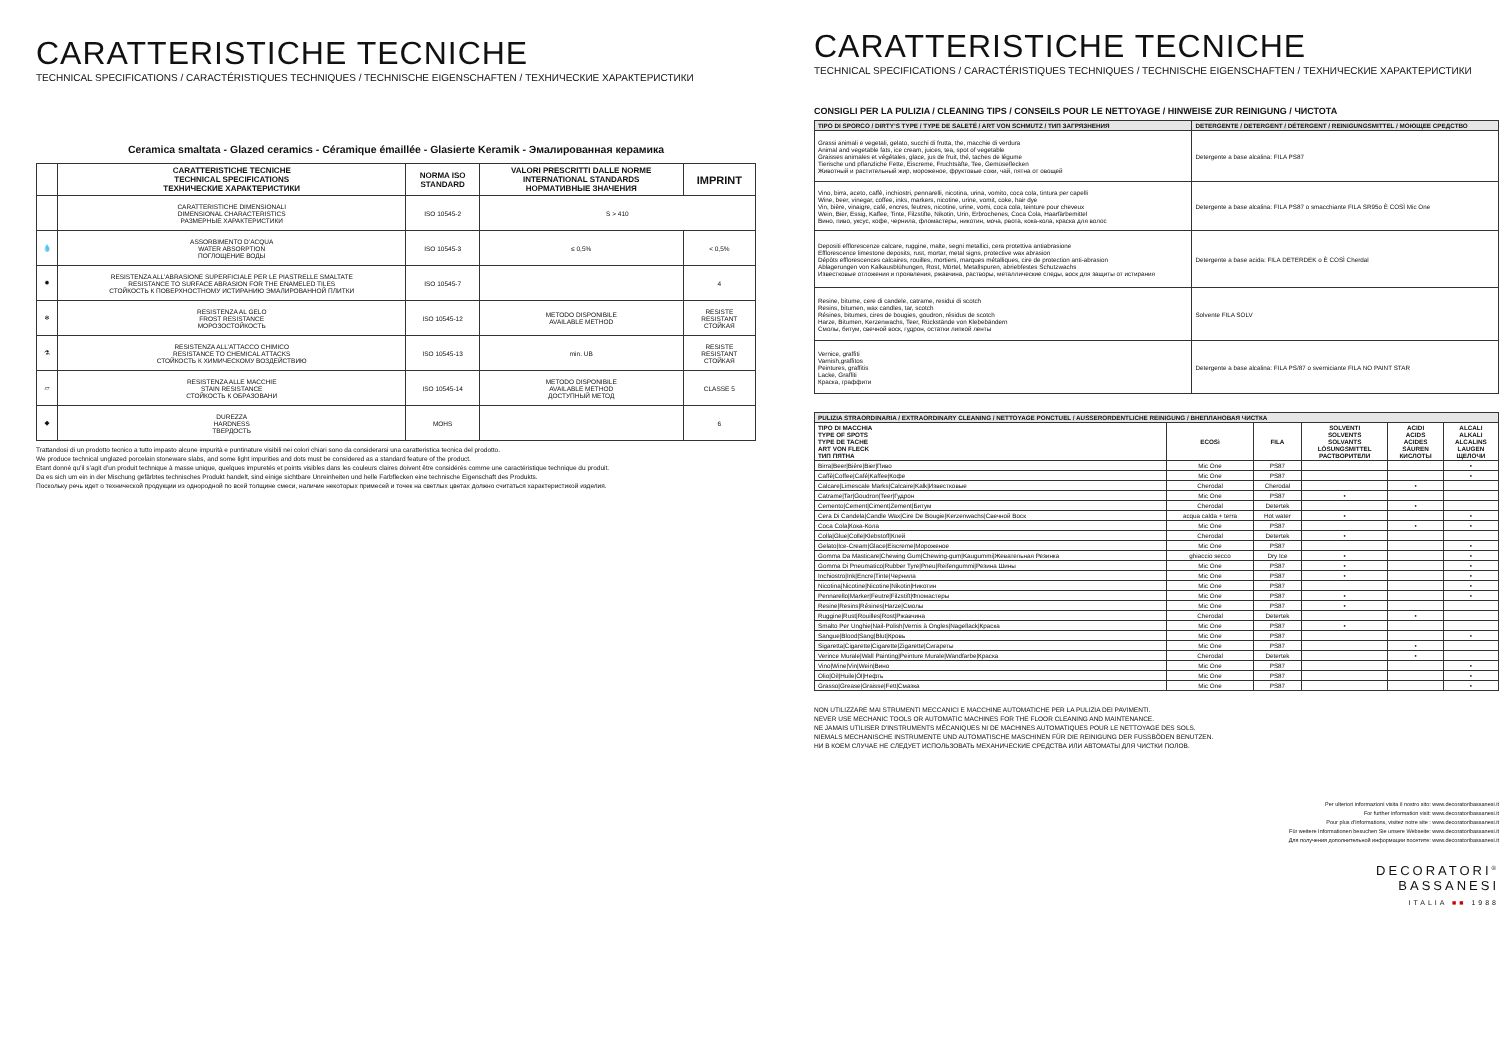CARATTERISTICHE TECNICHE
TECHNICAL SPECIFICATIONS / CARACTÉRISTIQUES TECHNIQUES / TECHNISCHE EIGENSCHAFTEN / ТЕХНИЧЕСКИЕ ХАРАКТЕРИСТИКИ
Ceramica smaltata - Glazed ceramics - Céramique émaillée - Glasierte Keramik - Эмалированная керамика
| | CARATTERISTICHE TECNICHE TECHNICAL SPECIFICATIONS ТЕХНИЧЕСКИЕ ХАРАКТЕРИСТИКИ | NORMA ISO STANDARD | VALORI PRESCRITTI DALLE NORME INTERNATIONAL STANDARDS НОРМАТИВНЫЕ ЗНАЧЕНИЯ | IMPRINT |
| --- | --- | --- | --- | --- |
| | CARATTERISTICHE DIMENSIONALI DIMENSIONAL CHARACTERISTICS РАЗМЕРНЫЕ ХАРАКТЕРИСТИКИ | ISO 10545-2 | S > 410 | |
| 💧 | ASSORBIMENTO D’ACQUA WATER ABSORPTION ПОГЛОЩЕНИЕ ВОДЫ | ISO 10545-3 | ≤ 0,5% | < 0,5% |
| ✹ | RESISTENZA ALL’ABRASIONE SUPERFICIALE PER LE PIASTRELLE SMALTATE RESISTANCE TO SURFACE ABRASION FOR THE ENAMELED TILES СТОЙКОСТЬ К ПОВЕРХНОСТНОМУ ИСТИРАНИЮ ЭМАЛИРОВАННОЙ ПЛИТКИ | ISO 10545-7 | | 4 |
| ❄ | RESISTENZA AL GELO FROST RESISTANCE МОРОЗОСТОЙКОСТЬ | ISO 10545-12 | METODO DISPONIBILE AVAILABLE METHOD | RESISTE RESISTANT СТОЙКАЯ |
| ⚗ | RESISTENZA ALL’ATTACCO CHIMICO RESISTANCE TO CHEMICAL ATTACKS СТОЙКОСТЬ К ХИМИЧЕСКОМУ ВОЗДЕЙСТВИЮ | ISO 10545-13 | min. UB | RESISTE RESISTANT СТОЙКАЯ |
| ▱ | RESISTENZA ALLE MACCHIE STAIN RESISTANCE СТОЙКОСТЬ К ОБРАЗОВАНИ | ISO 10545-14 | METODO DISPONIBILE AVAILABLE METHOD ДОСТУПНЫЙ МЕТОД | CLASSE 5 |
| ◆ | DUREZZA HARDNESS ТВЕРДОСТЬ | MOHS | | 6 |
Trattandosi di un prodotto tecnico a tutto impasto alcune impurità e puntinature visibili nei colori chiari sono da considerarsi una caratteristica tecnica del prodotto.
We produce technical unglazed porcelain stoneware slabs, and some light impurities and dots must be considered as a standard feature of the product.
Etant donné qu’il s’agit d’un produit technique à masse unique, quelques impuretés et points visibles dans les couleurs claires doivent être considérés comme une caractéristique technique du produit.
Da es sich um ein in der Mischung gefärbtes technisches Produkt handelt, sind einige sichtbare Unreinheiten und helle Farbflecken eine technische Eigenschaft des Produkts.
Поскольку речь идет о технической продукции из однородной по всей толщине смеси, наличие некоторых примесей и точек на светлых цветах должно считаться характеристикой изделия.
CARATTERISTICHE TECNICHE
TECHNICAL SPECIFICATIONS / CARACTÉRISTIQUES TECHNIQUES / TECHNISCHE EIGENSCHAFTEN / ТЕХНИЧЕСКИЕ ХАРАКТЕРИСТИКИ
CONSIGLI PER LA PULIZIA / CLEANING TIPS / CONSEILS POUR LE NETTOYAGE / HINWEISE ZUR REINIGUNG / ЧИСТОТА
| TIPO DI SPORCO / DIRTY’S TYPE / TYPE DE SALETÉ / ART VON SCHMUTZ / ТИП ЗАГРЯЗНЕНИЯ | DETERGENTE / DETERGENT / DÉTERGENT / REINIGUNGSMITTEL / МОЮЩЕЕ СРЕДСТВО |
| --- | --- |
| Grassi animali e vegetali, gelato, succhi di frutta, the, macchie di verdura Animal and vegetable fats, ice cream, juices, tea, spot of vegetable Graisses animales et végétales, glace, jus de fruit, thé, taches de légume Tierische und pflanzliche Fette, Eiscreme, Fruchtsäfte, Tee, Gemüseflecken Животный и растительный жир, мороженое, фруктовые соки, чай, пятна от овощей | Detergente a base alcalina: FILA PS87 |
| Vino, birra, aceto, caffè, inchiostri, pennarelli, nicotina, urina, vomito, coca cola, tintura per capelli Wine, beer, vinegar, coffee, inks, markers, nicotine, urine, vomit, coke, hair dye Vin, bière, vinaigre, café, encres, feutres, nicotine, urine, vomi, coca cola, teinture pour cheveux Wein, Bier, Essig, Kaffee, Tinte, Filzstifte, Nikotin, Urin, Erbrochenes, Coca Cola, Haarfärbemittel Вино, пиво, уксус, кофе, чернила, фломастеры, никотин, моча, рвота, кока-кола, краска для волос | Detergente a base alcalina: FILA PS87 o smacchiante FILA SR95o È COSÌ Mic One |
| Depositi efflorescenze calcare, ruggine, malte, segni metallici, cera protettiva antiabrasione Efflorescence limestone deposits, rust, mortar, metal signs, protective wax abrasion Dépôts efflorescences calcaires, rouilles, mortiers, marques métalliques, cire de protection anti-abrasion Ablagerungen von Kalkausblühungen, Rost, Mörtel, Metallspuren, abriebfestes Schutzwachs Известковые отложения и проявления, ржавчина, растворы, металлические следы, воск для защиты от истирания | Detergente a base acida: FILA DETERDEK o È COSÌ Cherdal |
| Resine, bitume, cere di candele, catrame, residui di scotch Resins, bitumen, wax candles, tar, scotch Résines, bitumes, cires de bougies, goudron, résidus de scotch Harze, Bitumen, Kerzenwachs, Teer, Rückstände von Klebebändern Смолы, битум, свечной воск, гудрон, остатки липкой ленты | Solvente FILA SOLV |
| Vernice, graffiti Varnish,graffitos Peintures, graffitis Lacke, Graffiti Краска, граффити | Detergente a base alcalina: FILA PS/87 o sverniciante FILA NO PAINT STAR |
| PULIZIA STRAORDINARIA / EXTRAORDINARY CLEANING / NETTOYAGE PONCTUEL / AUSSERORDENTLICHE REINIGUNG / ВНЕПЛАНОВАЯ ЧИСТКА | | | | | |
| --- | --- | --- | --- | --- | --- |
| TIPO DI MACCHIA TYPE OF SPOTS TYPE DE TACHE ART VON FLECK ТИП ПЯТНА | ECOSì | FILA | SOLVENTI SOLVENTS SOLVANTS LÖSUNGSMITTEL РАСТВОРИТЕЛИ | ACIDI ACIDS ACIDES SÄUREN КИСЛОТЫ | ALCALI ALKALI ALCALINS LAUGEN ЩЕЛОЧИ |
| Birra/Beer/Bière/Bier/Пиво | Mic One | PS87 | | | • |
| Caffè/Coffee/Café/Kaffee/Кофе | Mic One | PS87 | | | • |
| Calcare/Limescale Marks/Calcaire/Kalk/Известковые | Cherodal | Cherodal | | • | |
| Catrame/Tar/Goudron/Teer/Гудрон | Mic One | PS87 | • | | |
| Cemento/Cement/Ciment/Zement/Битум | Cherodal | Detertek | | • | |
| Cera Di Candela/Candle Wax/Cire De Bougie/Kerzenwachs/Свечной Воск | acqua calda + terra | Hot water | • | | • |
| Coca Cola/Кока-Кола | Mic One | PS87 | | • | • |
| Colla/Glue/Colle/Klebstoff/Клей | Cherodal | Detertek | • | | |
| Gelato/Ice-Cream/Glace/Eiscreme/Мороженое | Mic One | PS87 | | | • |
| Gomma Da Masticare/Chewing Gum/Chewing-gum/Kaugummi/Жевательная Резинка | ghiaccio secco | Dry Ice | • | | • |
| Gomma Di Pneumatico/Rubber Tyre/Pneu/Reifengummi/Резина Шины | Mic One | PS87 | • | | • |
| Inchiostro/Ink/Encre/Tinte/Чернила | Mic One | PS87 | • | | • |
| Nicotina/Nicotine/Nicotine/Nikotin/Никотин | Mic One | PS87 | | | • |
| Pennarello/Marker/Feutre/Filzstift/Фломастеры | Mic One | PS87 | • | | • |
| Resine/Resins/Résines/Harze/Смолы | Mic One | PS87 | • | | |
| Ruggine/Rust/Rouilles/Rost/Ржавчина | Cherodal | Detertek | | • | |
| Smalto Per Unghie/Nail-Polish/Vernis à Ongles/Nagellack/Краска | Mic One | PS87 | • | | |
| Sangue/Blood/Sang/Blut/Кровь | Mic One | PS87 | | | • |
| Sigaretta/Cigarette/Cigarette/Zigarette/Сигареты | Mic One | PS87 | | • | |
| Verince Murale/Wall Painting/Peinture Murale/Wandfarbe/Краска | Cherodal | Detertek | | • | |
| Vino/Wine/Vin/Wein/Вино | Mic One | PS87 | | | • |
| Olio/Oil/Huile/Öl/Нефть | Mic One | PS87 | | | • |
| Grasso/Grease/Graisse/Fett/Смазка | Mic One | PS87 | | | • |
NON UTILIZZARE MAI STRUMENTI MECCANICI E MACCHINE AUTOMATICHE PER LA PULIZIA DEI PAVIMENTI.
NEVER USE MECHANIC TOOLS OR AUTOMATIC MACHINES FOR THE FLOOR CLEANING AND MAINTENANCE.
NE JAMAIS UTILISER D’INSTRUMENTS MÉCANIQUES NI DE MACHINES AUTOMATIQUES POUR LE NETTOYAGE DES SOLS.
NIEMALS MECHANISCHE INSTRUMENTE UND AUTOMATISCHE MASCHINEN FÜR DIE REINIGUNG DER FUSSBÖDEN BENUTZEN.
НИ В КОЕМ СЛУЧАЕ НЕ СЛЕДУЕТ ИСПОЛЬЗОВАТЬ МЕХАНИЧЕСКИЕ СРЕДСТВА ИЛИ АВТОМАТЫ ДЛЯ ЧИСТКИ ПОЛОВ.
Per ulteriori informazioni visita il nostro sito: www.decoratoribassanesi.it
For further information visit: www.decoratoribassanesi.it
Pour plus d’informations, visitez notre site : www.decoratoribassanesi.it
Für weitere Informationen besuchen Sie unsere Webseite: www.decoratoribassanesi.it
Для получения дополнительной информации посетите: www.decoratoribassanesi.it
DECORATORI<sup>®</sup>
BASSANESI
ITALIA ■■ 1988